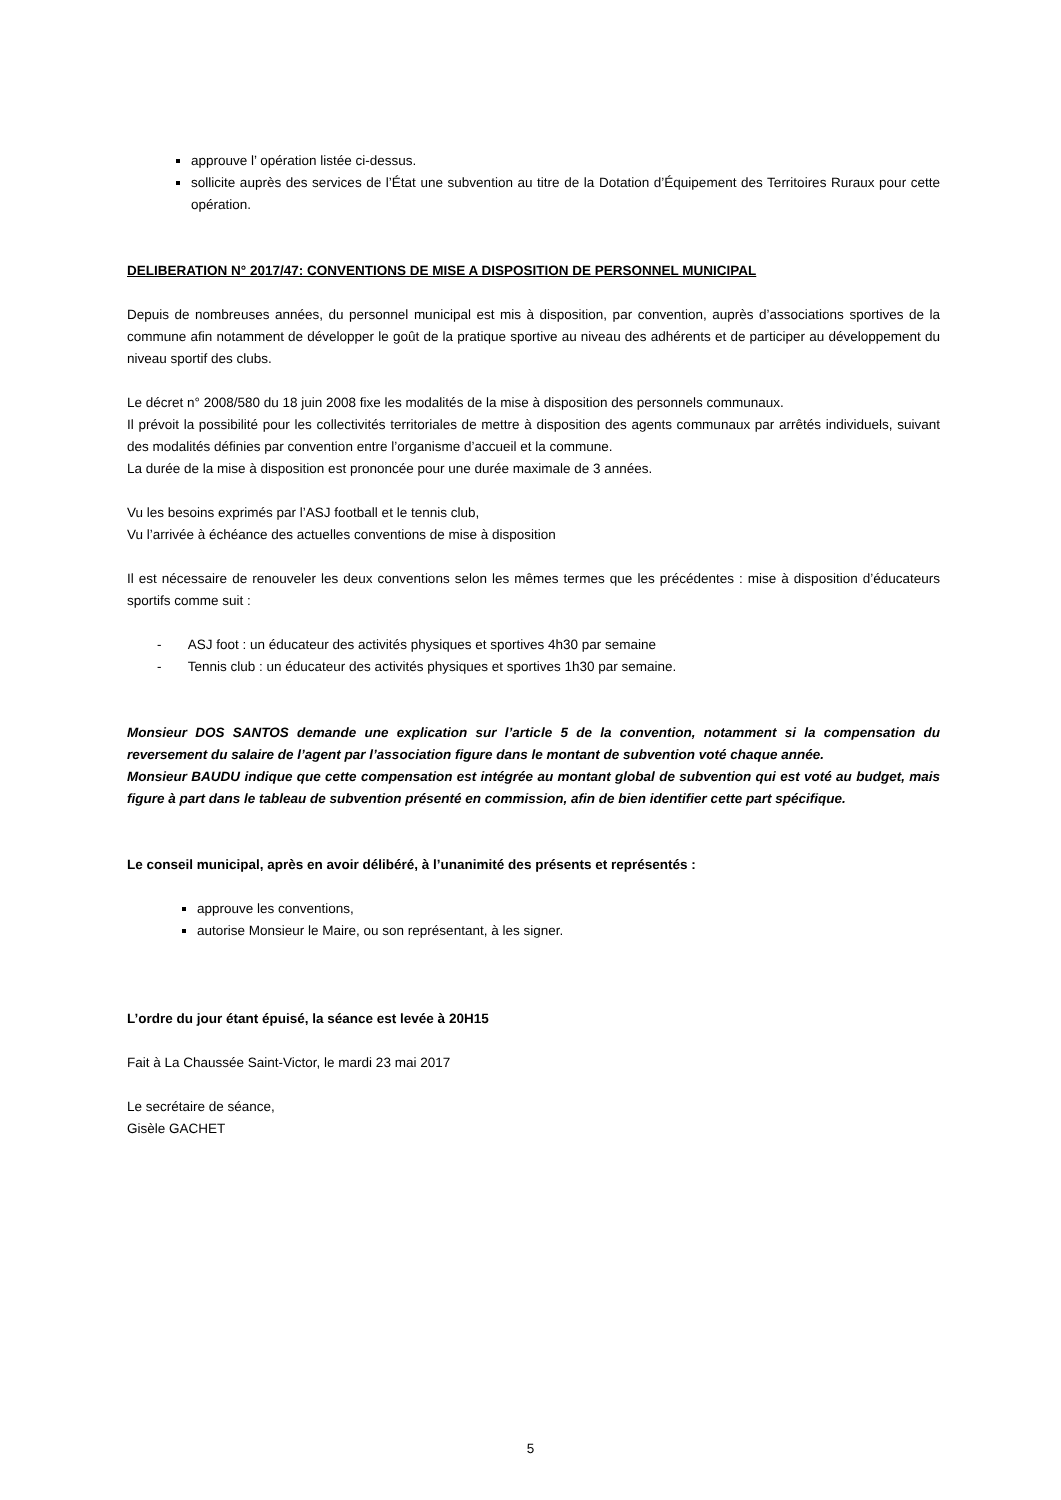approuve l’ opération listée ci-dessus.
sollicite auprès des services de l’État une subvention au titre de la Dotation d’Équipement des Territoires Ruraux pour cette opération.
DELIBERATION N° 2017/47: CONVENTIONS DE MISE A DISPOSITION DE PERSONNEL MUNICIPAL
Depuis de nombreuses années, du personnel municipal est mis à disposition, par convention, auprès d’associations sportives de la commune afin notamment de développer le goût de la pratique sportive au niveau des adhérents et de participer au développement du niveau sportif des clubs.
Le décret n° 2008/580 du 18 juin 2008 fixe les modalités de la mise à disposition des personnels communaux.
Il prévoit la possibilité pour les collectivités territoriales de mettre à disposition des agents communaux par arrêtés individuels, suivant des modalités définies par convention entre l’organisme d’accueil et la commune.
La durée de la mise à disposition est prononcée pour une durée maximale de 3 années.
Vu les besoins exprimés par l’ASJ football et le tennis club,
Vu l’arrivée à échéance des actuelles conventions de mise à disposition
Il est nécessaire de renouveler les deux conventions selon les mêmes termes que les précédentes : mise à disposition d’éducateurs sportifs comme suit :
- ASJ foot : un éducateur des activités physiques et sportives 4h30 par semaine
- Tennis club : un éducateur des activités physiques et sportives 1h30 par semaine.
Monsieur DOS SANTOS demande une explication sur l’article 5 de la convention, notamment si la compensation du reversement du salaire de l’agent par l’association figure dans le montant de subvention voté chaque année.
Monsieur BAUDU indique que cette compensation est intégrée au montant global de subvention qui est voté au budget, mais figure à part dans le tableau de subvention présenté en commission, afin de bien identifier cette part spécifique.
Le conseil municipal, après en avoir délibéré, à l’unanimité des présents et représentés :
approuve les conventions,
autorise Monsieur le Maire, ou son représentant, à les signer.
L’ordre du jour étant épuisé, la séance est levée à 20H15
Fait à La Chaussée Saint-Victor, le mardi 23 mai 2017
Le secrétaire de séance,
Gisèle GACHET
5